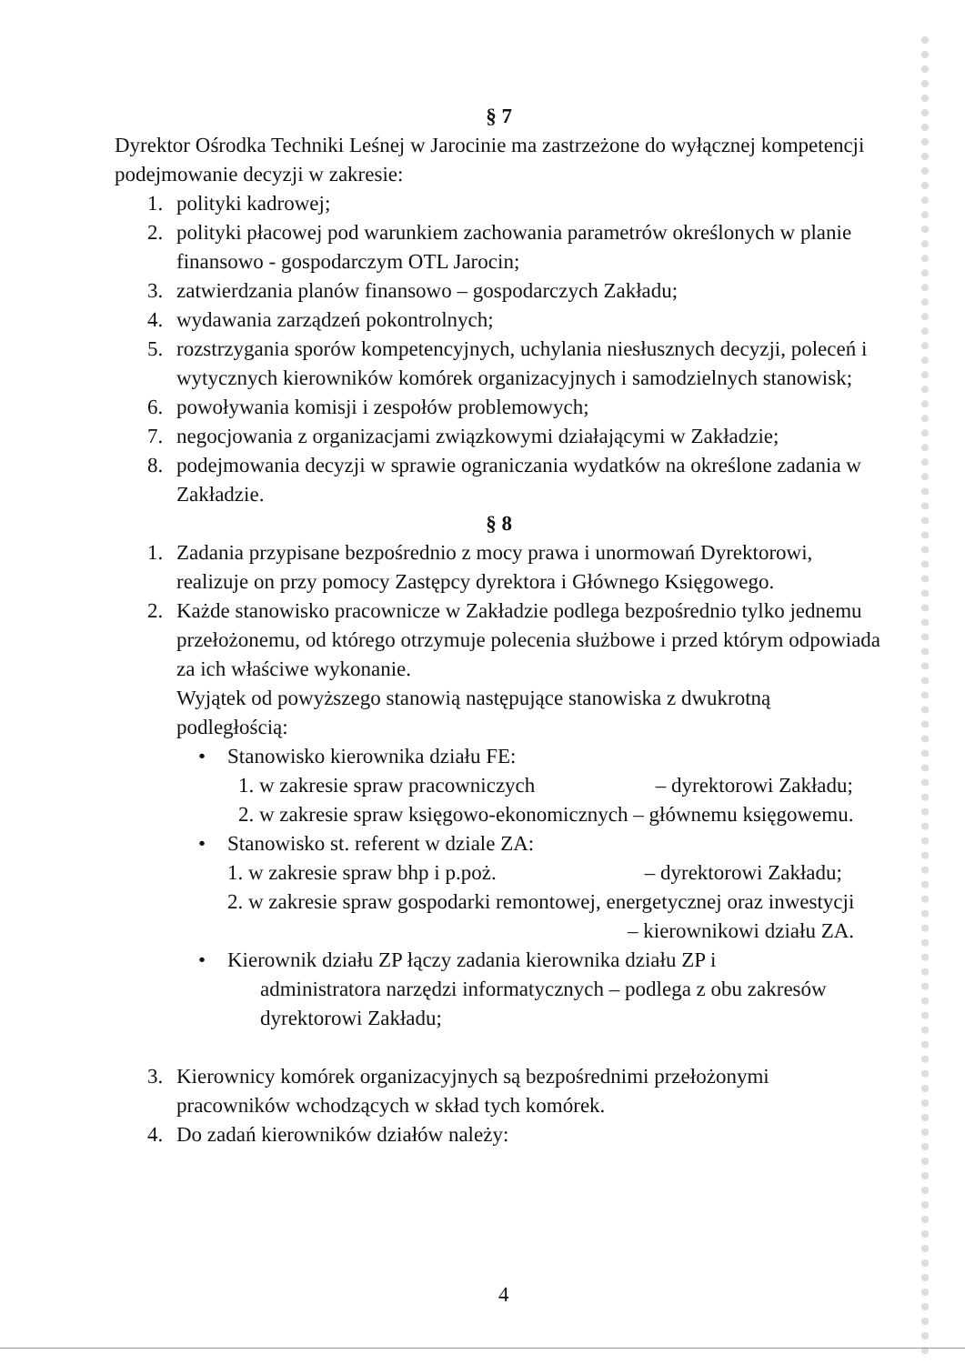§ 7
Dyrektor Ośrodka Techniki Leśnej w Jarocinie ma zastrzeżone do wyłącznej kompetencji podejmowanie decyzji w zakresie:
1. polityki kadrowej;
2. polityki płacowej pod warunkiem zachowania parametrów określonych w planie finansowo - gospodarczym OTL Jarocin;
3. zatwierdzania planów finansowo – gospodarczych Zakładu;
4. wydawania zarządzeń pokontrolnych;
5. rozstrzygania sporów kompetencyjnych, uchylania niesłusznych decyzji, poleceń i wytycznych kierowników komórek organizacyjnych i samodzielnych stanowisk;
6. powoływania komisji i zespołów problemowych;
7. negocjowania z organizacjami związkowymi działającymi w Zakładzie;
8. podejmowania decyzji w sprawie ograniczania wydatków na określone zadania w Zakładzie.
§ 8
1. Zadania przypisane bezpośrednio z mocy prawa i unormowań Dyrektorowi, realizuje on przy pomocy Zastępcy dyrektora i Głównego Księgowego.
2. Każde stanowisko pracownicze w Zakładzie podlega bezpośrednio tylko jednemu przełożonemu, od którego otrzymuje polecenia służbowe i przed którym odpowiada za ich właściwe wykonanie.
Wyjątek od powyższego stanowią następujące stanowiska z dwukrotną podległością:
• Stanowisko kierownika działu FE:
1. w zakresie spraw pracowniczych – dyrektorowi Zakładu;
2. w zakresie spraw księgowo-ekonomicznych – głównemu księgowemu.
• Stanowisko st. referent w dziale ZA:
1. w zakresie spraw bhp i p.poż. – dyrektorowi Zakładu;
2. w zakresie spraw gospodarki remontowej, energetycznej oraz inwestycji
– kierownikowi działu ZA.
• Kierownik działu ZP łączy zadania kierownika działu ZP i
administratora narzędzi informatycznych – podlega z obu zakresów
dyrektorowi Zakładu;
3. Kierownicy komórek organizacyjnych są bezpośrednimi przełożonymi pracowników wchodzących w skład tych komórek.
4. Do zadań kierowników działów należy:
4